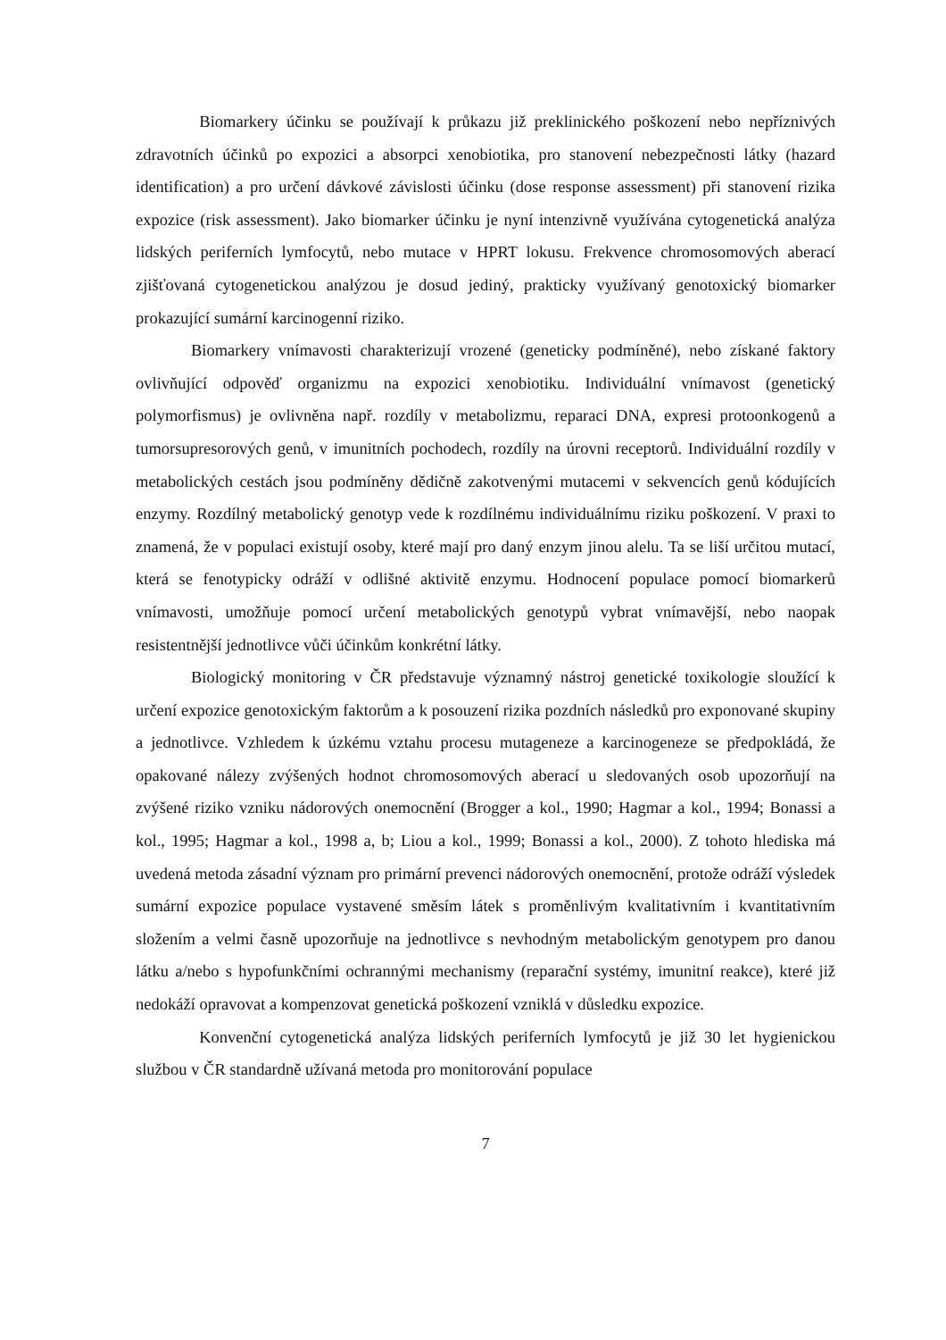Biomarkery účinku se používají k průkazu již preklinického poškození nebo nepříznivých zdravotních účinků po expozici a absorpci xenobiotika, pro stanovení nebezpečnosti látky (hazard identification) a pro určení dávkové závislosti účinku (dose response assessment) při stanovení rizika expozice (risk assessment). Jako biomarker účinku je nyní intenzivně využívána cytogenetická analýza lidských periferních lymfocytů, nebo mutace v HPRT lokusu. Frekvence chromosomových aberací zjišťovaná cytogenetickou analýzou je dosud jediný, prakticky využívaný genotoxický biomarker prokazující sumární karcinogenní riziko.
Biomarkery vnímavosti charakterizují vrozené (geneticky podmíněné), nebo získané faktory ovlivňující odpověď organizmu na expozici xenobiotiku. Individuální vnímavost (genetický polymorfismus) je ovlivněna např. rozdíly v metabolizmu, reparaci DNA, expresi protoonkogenů a tumorsupresorových genů, v imunitních pochodech, rozdíly na úrovni receptorů. Individuální rozdíly v metabolických cestách jsou podmíněny dědičně zakotvenými mutacemi v sekvencích genů kódujících enzymy. Rozdílný metabolický genotyp vede k rozdílnému individuálnímu riziku poškození. V praxi to znamená, že v populaci existují osoby, které mají pro daný enzym jinou alelu. Ta se liší určitou mutací, která se fenotypicky odráží v odlišné aktivitě enzymu. Hodnocení populace pomocí biomarkerů vnímavosti, umožňuje pomocí určení metabolických genotypů vybrat vnímavější, nebo naopak resistentnější jednotlivce vůči účinkům konkrétní látky.
Biologický monitoring v ČR představuje významný nástroj genetické toxikologie sloužící k určení expozice genotoxickým faktorům a k posouzení rizika pozdních následků pro exponované skupiny a jednotlivce. Vzhledem k úzkému vztahu procesu mutageneze a karcinogeneze se předpokládá, že opakované nálezy zvýšených hodnot chromosomových aberací u sledovaných osob upozorňují na zvýšené riziko vzniku nádorových onemocnění (Brogger a kol., 1990; Hagmar a kol., 1994; Bonassi a kol., 1995; Hagmar a kol., 1998 a, b; Liou a kol., 1999; Bonassi a kol., 2000). Z tohoto hlediska má uvedená metoda zásadní význam pro primární prevenci nádorových onemocnění, protože odráží výsledek sumární expozice populace vystavené směsím látek s proměnlivým kvalitativním i kvantitativním složením a velmi časně upozorňuje na jednotlivce s nevhodným metabolickým genotypem pro danou látku a/nebo s hypofunkčními ochrannými mechanismy (reparační systémy, imunitní reakce), které již nedokáží opravovat a kompenzovat genetická poškození vzniklá v důsledku expozice.
Konvenční cytogenetická analýza lidských periferních lymfocytů je již 30 let hygienickou službou v ČR standardně užívaná metoda pro monitorování populace
7